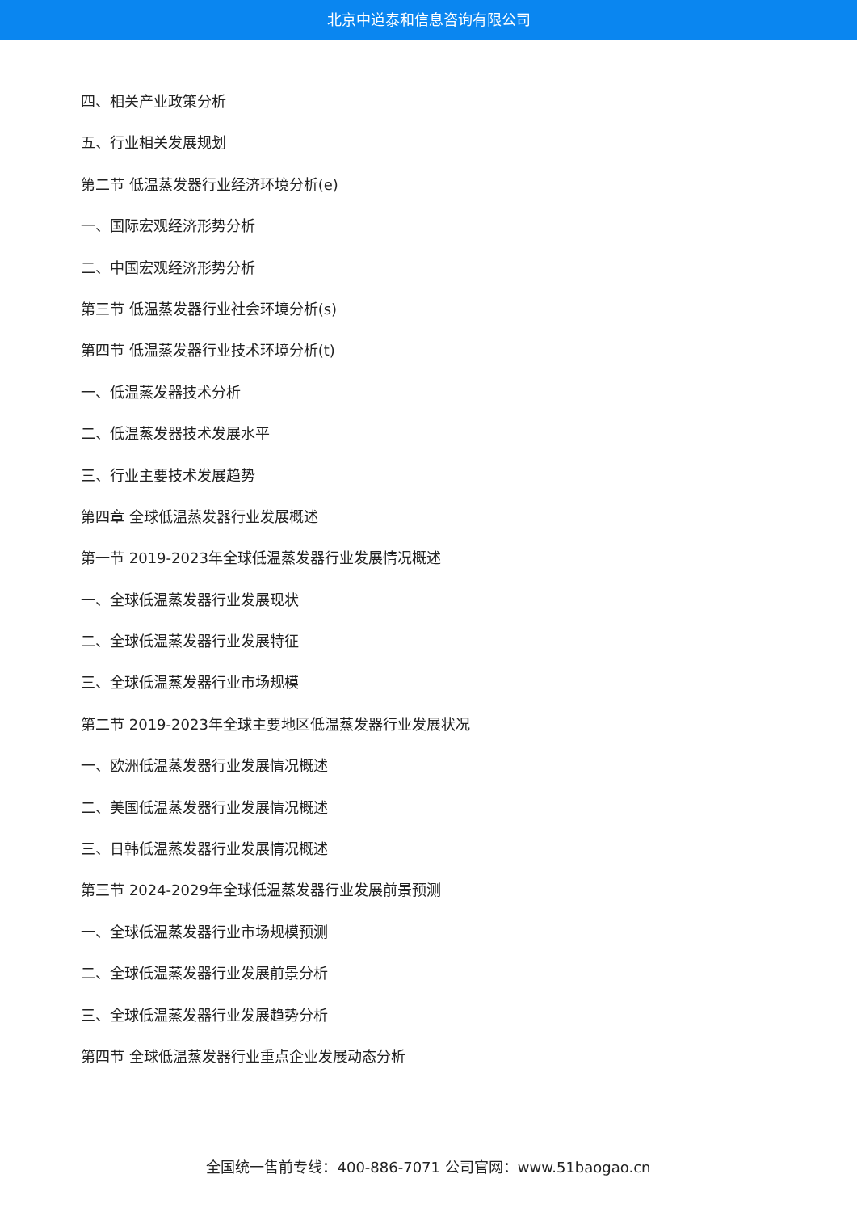北京中道泰和信息咨询有限公司
四、相关产业政策分析
五、行业相关发展规划
第二节 低温蒸发器行业经济环境分析(e)
一、国际宏观经济形势分析
二、中国宏观经济形势分析
第三节 低温蒸发器行业社会环境分析(s)
第四节 低温蒸发器行业技术环境分析(t)
一、低温蒸发器技术分析
二、低温蒸发器技术发展水平
三、行业主要技术发展趋势
第四章 全球低温蒸发器行业发展概述
第一节 2019-2023年全球低温蒸发器行业发展情况概述
一、全球低温蒸发器行业发展现状
二、全球低温蒸发器行业发展特征
三、全球低温蒸发器行业市场规模
第二节 2019-2023年全球主要地区低温蒸发器行业发展状况
一、欧洲低温蒸发器行业发展情况概述
二、美国低温蒸发器行业发展情况概述
三、日韩低温蒸发器行业发展情况概述
第三节 2024-2029年全球低温蒸发器行业发展前景预测
一、全球低温蒸发器行业市场规模预测
二、全球低温蒸发器行业发展前景分析
三、全球低温蒸发器行业发展趋势分析
第四节 全球低温蒸发器行业重点企业发展动态分析
全国统一售前专线：400-886-7071 公司官网：www.51baogao.cn